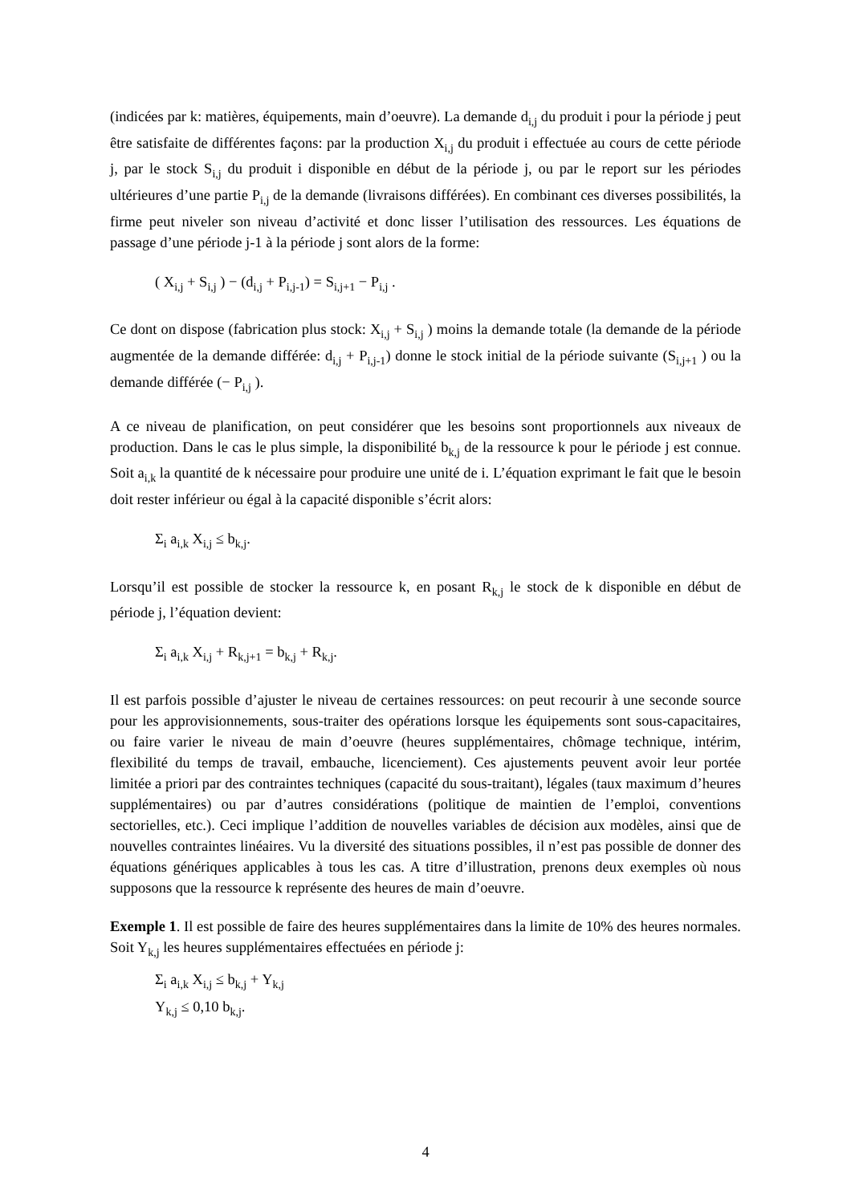(indicées par k: matières, équipements, main d’oeuvre). La demande d<sub>i,j</sub> du produit i pour la période j peut être satisfaite de différentes façons: par la production X<sub>i,j</sub> du produit i effectuée au cours de cette période j, par le stock S<sub>i,j</sub> du produit i disponible en début de la période j, ou par le report sur les périodes ultérieures d’une partie P<sub>i,j</sub> de la demande (livraisons différées). En combinant ces diverses possibilités, la firme peut niveler son niveau d’activité et donc lisser l’utilisation des ressources. Les équations de passage d’une période j-1 à la période j sont alors de la forme:
( X<sub>i,j</sub> + S<sub>i,j</sub> ) − (d<sub>i,j</sub> + P<sub>i,j-1</sub>) = S<sub>i,j+1</sub> − P<sub>i,j</sub> .
Ce dont on dispose (fabrication plus stock: X<sub>i,j</sub> + S<sub>i,j</sub> ) moins la demande totale (la demande de la période augmentée de la demande différée: d<sub>i,j</sub> + P<sub>i,j-1</sub>) donne le stock initial de la période suivante (S<sub>i,j+1</sub> ) ou la demande différée (− P<sub>i,j</sub> ).
A ce niveau de planification, on peut considérer que les besoins sont proportionnels aux niveaux de production. Dans le cas le plus simple, la disponibilité b<sub>k,j</sub> de la ressource k pour le période j est connue. Soit a<sub>i,k</sub> la quantité de k nécessaire pour produire une unité de i. L’équation exprimant le fait que le besoin doit rester inférieur ou égal à la capacité disponible s’écrit alors:
Σ<sub>i</sub> a<sub>i,k</sub> X<sub>i,j</sub> ≤ b<sub>k,j</sub>.
Lorsqu’il est possible de stocker la ressource k, en posant R<sub>k,j</sub> le stock de k disponible en début de période j, l’équation devient:
Σ<sub>i</sub> a<sub>i,k</sub> X<sub>i,j</sub> + R<sub>k,j+1</sub> = b<sub>k,j</sub> + R<sub>k,j</sub>.
Il est parfois possible d’ajuster le niveau de certaines ressources: on peut recourir à une seconde source pour les approvisionnements, sous-traiter des opérations lorsque les équipements sont sous-capacitaires, ou faire varier le niveau de main d’oeuvre (heures supplémentaires, chômage technique, intérim, flexibilité du temps de travail, embauche, licenciement). Ces ajustements peuvent avoir leur portée limitée a priori par des contraintes techniques (capacité du sous-traitant), légales (taux maximum d’heures supplémentaires) ou par d’autres considérations (politique de maintien de l’emploi, conventions sectorielles, etc.). Ceci implique l’addition de nouvelles variables de décision aux modèles, ainsi que de nouvelles contraintes linéaires. Vu la diversité des situations possibles, il n’est pas possible de donner des équations génériques applicables à tous les cas. A titre d’illustration, prenons deux exemples où nous supposons que la ressource k représente des heures de main d’oeuvre.
Exemple 1. Il est possible de faire des heures supplémentaires dans la limite de 10% des heures normales. Soit Y<sub>k,j</sub> les heures supplémentaires effectuées en période j:
Σ<sub>i</sub> a<sub>i,k</sub> X<sub>i,j</sub> ≤ b<sub>k,j</sub> + Y<sub>k,j</sub>
Y<sub>k,j</sub> ≤ 0,10 b<sub>k,j</sub>.
4